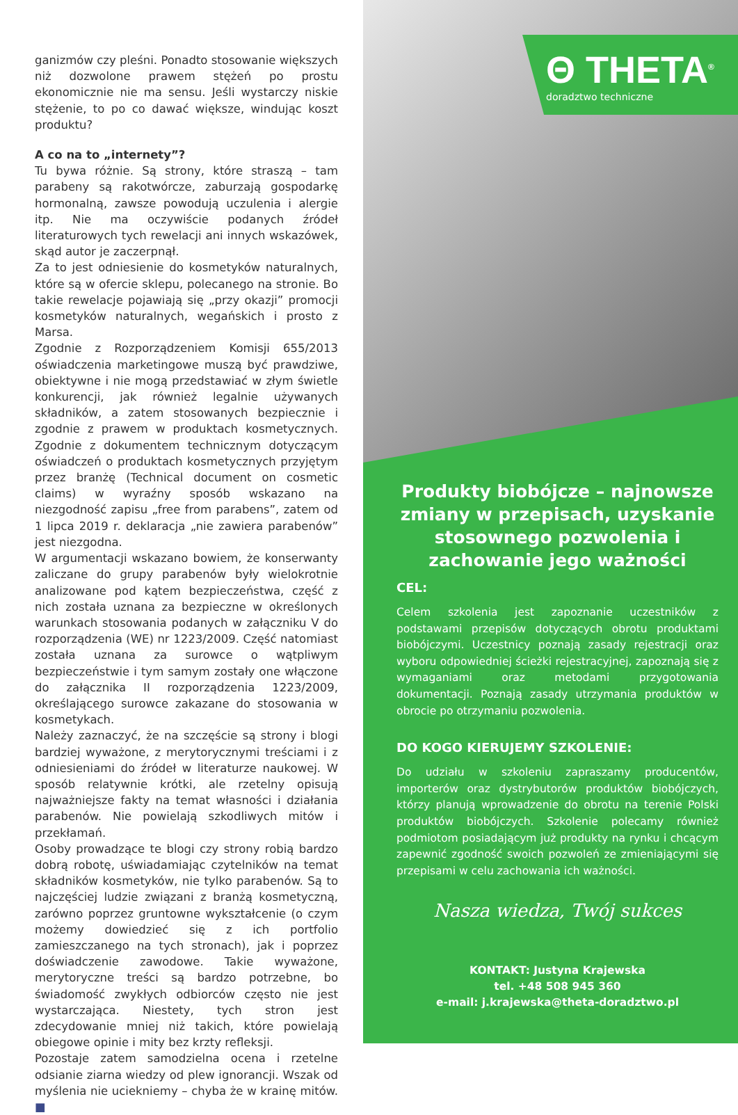ganizmów czy pleśni. Ponadto stosowanie większych niż dozwolone prawem stężeń po prostu ekonomicznie nie ma sensu. Jeśli wystarczy niskie stężenie, to po co dawać większe, windując koszt produktu?
A co na to „internety”?
Tu bywa różnie. Są strony, które straszą – tam parabeny są rakotwórcze, zaburzają gospodarkę hormonalną, zawsze powodują uczulenia i alergie itp. Nie ma oczywiście podanych źródeł literaturowych tych rewelacji ani innych wskazówek, skąd autor je zaczerpnął.
Za to jest odniesienie do kosmetyków naturalnych, które są w ofercie sklepu, polecanego na stronie. Bo takie rewelacje pojawiają się „przy okazji” promocji kosmetyków naturalnych, wegańskich i prosto z Marsa.
Zgodnie z Rozporządzeniem Komisji 655/2013 oświadczenia marketingowe muszą być prawdziwe, obiektywne i nie mogą przedstawiać w złym świetle konkurencji, jak również legalnie używanych składników, a zatem stosowanych bezpiecznie i zgodnie z prawem w produktach kosmetycznych. Zgodnie z dokumentem technicznym dotyczącym oświadczeń o produktach kosmetycznych przyjętym przez branżę (Technical document on cosmetic claims) w wyraźny sposób wskazano na niezgodność zapisu „free from parabens”, zatem od 1 lipca 2019 r. deklaracja „nie zawiera parabenów” jest niezgodna.
W argumentacji wskazano bowiem, że konserwanty zaliczane do grupy parabenów były wielokrotnie analizowane pod kątem bezpieczeństwa, część z nich została uznana za bezpieczne w określonych warunkach stosowania podanych w załączniku V do rozporządzenia (WE) nr 1223/2009. Część natomiast została uznana za surowce o wątpliwym bezpieczeństwie i tym samym zostały one włączone do załącznika II rozporządzenia 1223/2009, określającego surowce zakazane do stosowania w kosmetykach.
Należy zaznaczyć, że na szczęście są strony i blogi bardziej wyważone, z merytorycznymi treściami i z odniesieniami do źródeł w literaturze naukowej. W sposób relatywnie krótki, ale rzetelny opisują najważniejsze fakty na temat własności i działania parabenów. Nie powielają szkodliwych mitów i przekłamań.
Osoby prowadzące te blogi czy strony robią bardzo dobrą robotę, uświadamiając czytelników na temat składników kosmetyków, nie tylko parabenów. Są to najczęściej ludzie związani z branżą kosmetyczną, zarówno poprzez gruntowne wykształcenie (o czym możemy dowiedzieć się z ich portfolio zamieszczanego na tych stronach), jak i poprzez doświadczenie zawodowe. Takie wyważone, merytoryczne treści są bardzo potrzebne, bo świadomość zwykłych odbiorców często nie jest wystarczająca. Niestety, tych stron jest zdecydowanie mniej niż takich, które powielają obiegowe opinie i mity bez krzty refleksji.
Pozostaje zatem samodzielna ocena i rzetelne odsianie ziarna wiedzy od plew ignorancji. Wszak od myślenia nie uciekniemy – chyba że w krainę mitów. ■
Θ THETA<sup>®</sup>
doradztwo techniczne
Produkty biobójcze – najnowsze zmiany w przepisach, uzyskanie stosownego pozwolenia i zachowanie jego ważności
CEL:
Celem szkolenia jest zapoznanie uczestników z podstawami przepisów dotyczących obrotu produktami biobójczymi. Uczestnicy poznają zasady rejestracji oraz wyboru odpowiedniej ścieżki rejestracyjnej, zapoznają się z wymaganiami oraz metodami przygotowania dokumentacji. Poznają zasady utrzymania produktów w obrocie po otrzymaniu pozwolenia.
DO KOGO KIERUJEMY SZKOLENIE:
Do udziału w szkoleniu zapraszamy producentów, importerów oraz dystrybutorów produktów biobójczych, którzy planują wprowadzenie do obrotu na terenie Polski produktów biobójczych. Szkolenie polecamy również podmiotom posiadającym już produkty na rynku i chcącym zapewnić zgodność swoich pozwoleń ze zmieniającymi się przepisami w celu zachowania ich ważności.
Nasza wiedza, Twój sukces
KONTAKT: Justyna Krajewska
tel. +48 508 945 360
e-mail: j.krajewska@theta-doradztwo.pl